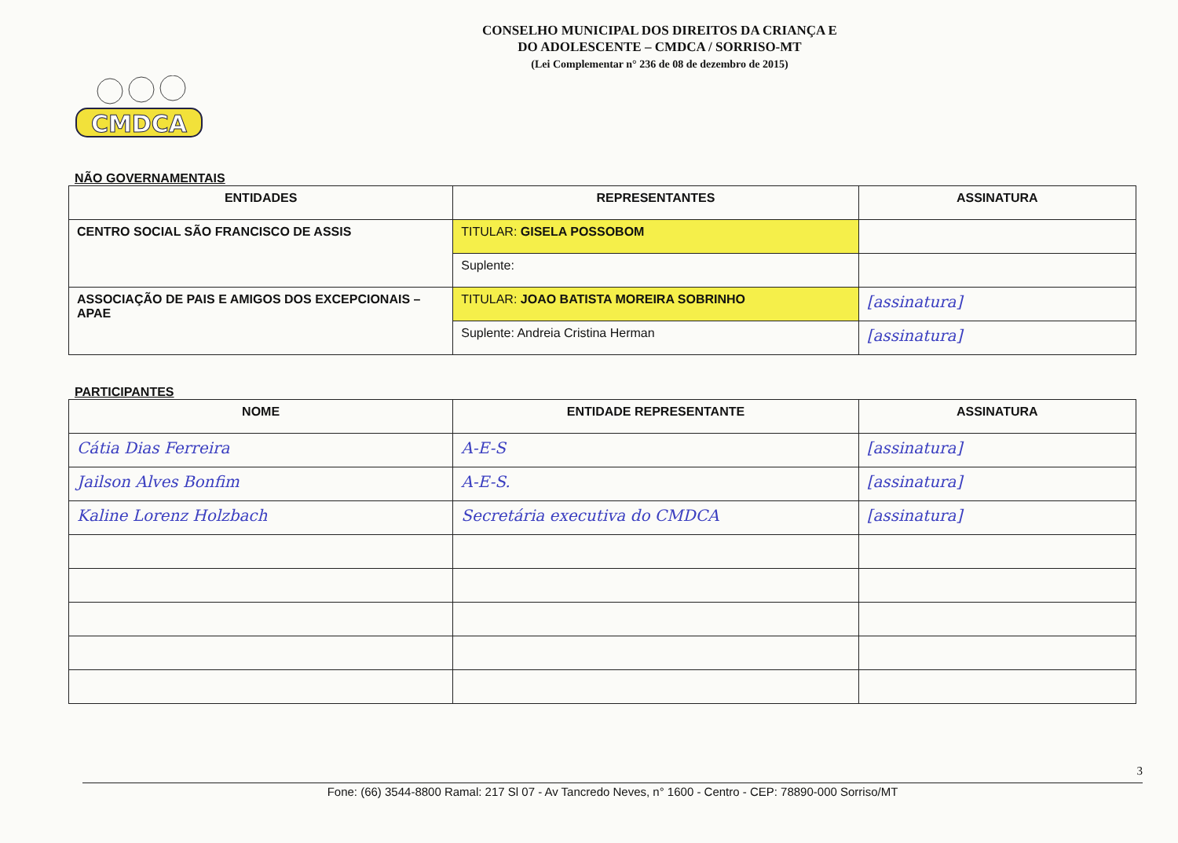CONSELHO MUNICIPAL DOS DIREITOS DA CRIANÇA E
DO ADOLESCENTE – CMDCA / SORRISO-MT
(Lei Complementar n° 236 de 08 de dezembro de 2015)
CMDCA
NÃO GOVERNAMENTAIS
| ENTIDADES | REPRESENTANTES | ASSINATURA |
| --- | --- | --- |
| CENTRO SOCIAL SÃO FRANCISCO DE ASSIS | TITULAR: GISELA POSSOBOM | |
| | Suplente: | |
| ASSOCIAÇÃO DE PAIS E AMIGOS DOS EXCEPCIONAIS – APAE | TITULAR: JOAO BATISTA MOREIRA SOBRINHO | [assinatura] |
| | Suplente: Andreia Cristina Herman | [assinatura] |
PARTICIPANTES
| NOME | ENTIDADE REPRESENTANTE | ASSINATURA |
| --- | --- | --- |
| Cátia Dias Ferreira | A-E-S | [assinatura] |
| Jailson Alves Bonfim | A-E-S. | [assinatura] |
| Kaline Lorenz Holzbach | Secretária executiva do CMDCA | [assinatura] |
3
Fone: (66) 3544-8800 Ramal: 217 Sl 07 - Av Tancredo Neves, n° 1600 - Centro - CEP: 78890-000 Sorriso/MT